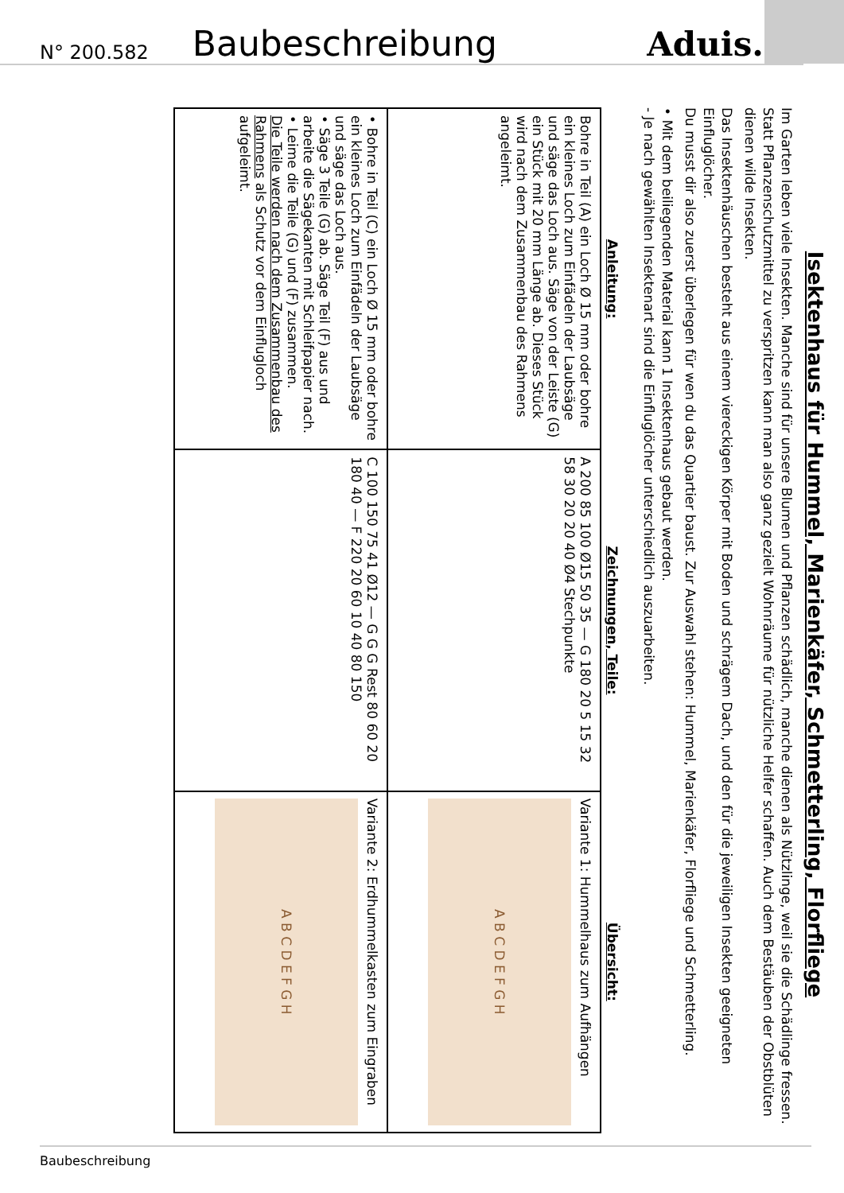N° 200.582 Baubeschreibung Aduis.
Isektenhaus für Hummel, Marienkäfer, Schmetterling, Florfliege
Im Garten leben viele Insekten. Manche sind für unsere Blumen und Pflanzen schädlich, manche dienen als Nützlinge, weil sie die Schädlinge fressen. Statt Pflanzenschutzmittel zu verspritzen kann man also ganz gezielt Wohnräume für nützliche Helfer schaffen. Auch dem Bestäuben der Obstblüten dienen wilde Insekten.
Das Insektenhäuschen besteht aus einem viereckigen Körper mit Boden und schrägem Dach, und den für die jeweiligen Insekten geeigneten Einfluglöcher.
Du musst dir also zuerst überlegen für wen du das Quartier baust. Zur Auswahl stehen: Hummel, Marienkäfer, Florfliege und Schmetterling.
• Mit dem beiliegenden Material kann 1 Insektenhaus gebaut werden.
- Je nach gewählten Insektenart sind die Einfluglöcher unterschiedlich auszuarbeiten.
| Anleitung: | Zeichnungen, Teile: | Übersicht: |
| --- | --- | --- |
| Bohre in Teil (A) ein Loch Ø 15 mm oder bohre ein kleines Loch zum Einfädeln der Laubsäge und säge das Loch aus. Säge von der Leiste (G) ein Stück mit 20 mm Länge ab. Dieses Stück wird nach dem Zusammenbau des Rahmens angeleimt. | A 200 85 100 Ø15 50 35 — G 180 20 5 15 32 58 30 20 20 40 Ø4 Stechpunkte | Variante 1: Hummelhaus zum Aufhängen A B C D E F G H |
| • Bohre in Teil (C) ein Loch Ø 15 mm oder bohre ein kleines Loch zum Einfädeln der Laubsäge und säge das Loch aus. • Säge 3 Teile (G) ab. Säge Teil (F) aus und arbeite die Sägekanten mit Schleifpapier nach. • Leime die Teile (G) und (F) zusammen. Die Teile werden nach dem Zusammenbau des Rahmens als Schutz vor dem Einflugloch aufgeleimt. | C 100 150 75 41 Ø12 — G G G Rest 80 60 20 180 40 — F 220 20 60 10 40 80 150 | Variante 2: Erdhummelkasten zum Eingraben A B C D E F G H |
Baubeschreibung